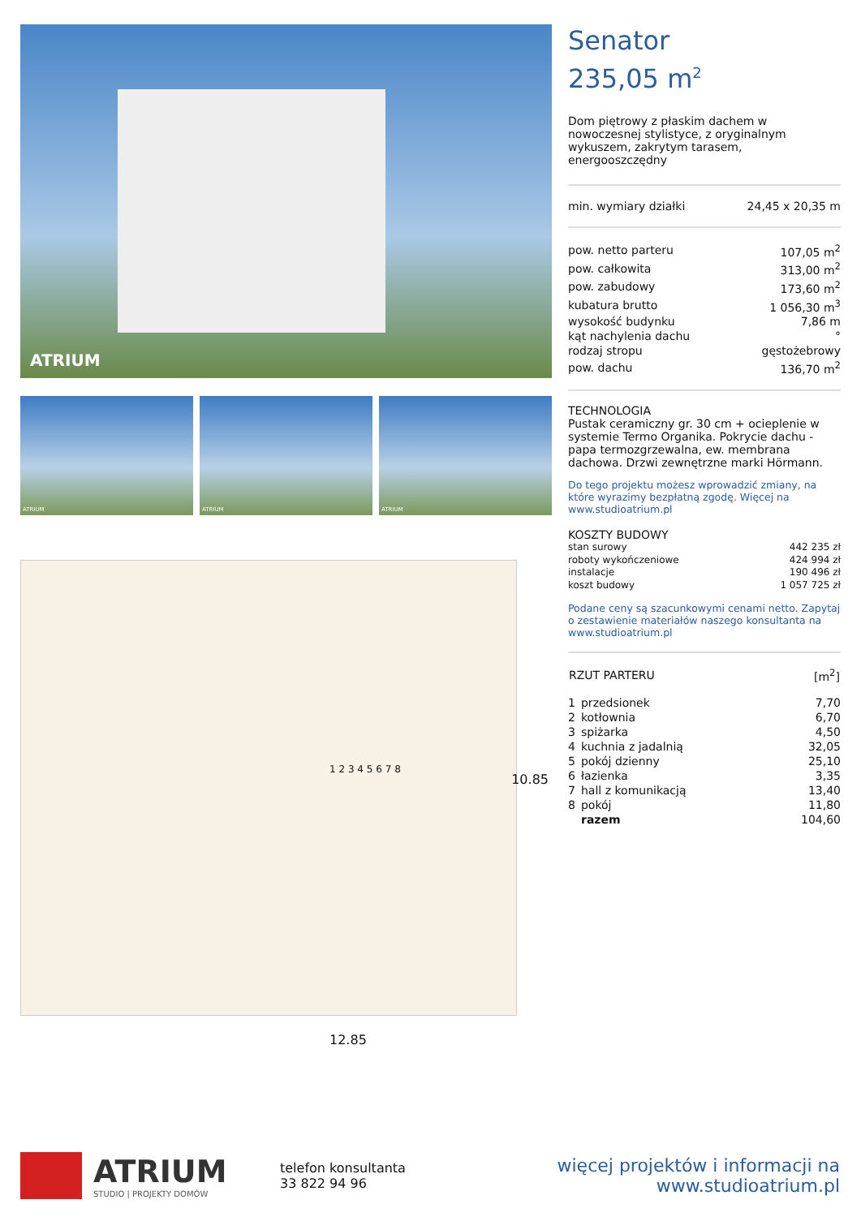ATRIUM
ATRIUM ATRIUM ATRIUM
1 2 3 4 5 6 7 8
10.85
12.85
Senator
235,05 m<sup>2</sup>
Dom piętrowy z płaskim dachem w nowoczesnej stylistyce, z oryginalnym wykuszem, zakrytym tarasem, energooszczędny
| min. wymiary działki | 24,45 x 20,35 m |
| pow. netto parteru | 107,05 m<sup>2</sup> |
| pow. całkowita | 313,00 m<sup>2</sup> |
| pow. zabudowy | 173,60 m<sup>2</sup> |
| kubatura brutto | 1 056,30 m<sup>3</sup> |
| wysokość budynku | 7,86 m |
| kąt nachylenia dachu | ° |
| rodzaj stropu | gęstożebrowy |
| pow. dachu | 136,70 m<sup>2</sup> |
TECHNOLOGIA
Pustak ceramiczny gr. 30 cm + ocieplenie w systemie Termo Organika. Pokrycie dachu - papa termozgrzewalna, ew. membrana dachowa. Drzwi zewnętrzne marki Hörmann.
Do tego projektu możesz wprowadzić zmiany, na które wyrazimy bezpłatną zgodę. Więcej na www.studioatrium.pl
KOSZTY BUDOWY
| stan surowy | 442 235 zł |
| roboty wykończeniowe | 424 994 zł |
| instalacje | 190 496 zł |
| koszt budowy | 1 057 725 zł |
Podane ceny są szacunkowymi cenami netto. Zapytaj o zestawienie materiałów naszego konsultanta na www.studioatrium.pl
| RZUT PARTERU | | [m<sup>2</sup>] |
| --- | --- | --- |
| 1 | przedsionek | 7,70 |
| 2 | kotłownia | 6,70 |
| 3 | spiżarka | 4,50 |
| 4 | kuchnia z jadalnią | 32,05 |
| 5 | pokój dzienny | 25,10 |
| 6 | łazienka | 3,35 |
| 7 | hall z komunikacją | 13,40 |
| 8 | pokój | 11,80 |
| | razem | 104,60 |
ATRIUM
STUDIO | PROJEKTY DOMÓW
telefon konsultanta
33 822 94 96
więcej projektów i informacji na
www.studioatrium.pl